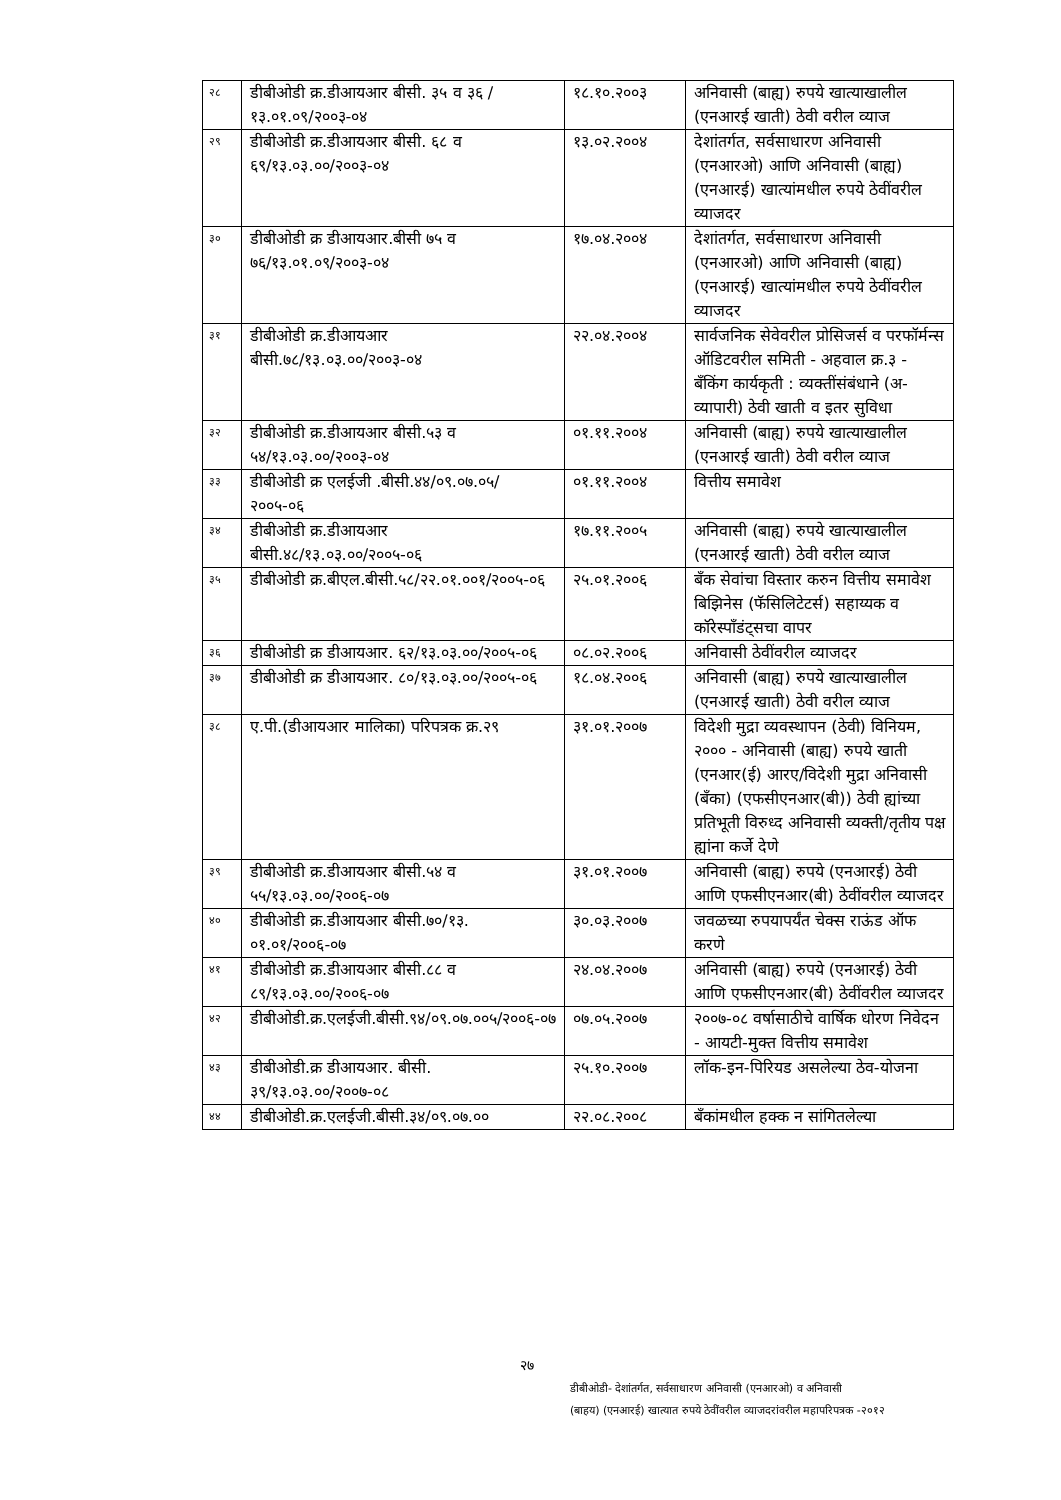| २८ | डीबीओडी क्र.डीआयआर बीसी. ३५ व ३६ /१३.०१.०९/२००३-०४ | १८.१०.२००३ | अनिवासी (बाह्य) रुपये खात्याखालील (एनआरई खाती) ठेवी वरील व्याज |
| २९ | डीबीओडी क्र.डीआयआर बीसी. ६८ व ६९/१३.०३.००/२००३-०४ | १३.०२.२००४ | देशांतर्गत, सर्वसाधारण अनिवासी (एनआरओ) आणि अनिवासी (बाह्य) (एनआरई) खात्यांमधील रुपये ठेवींवरील व्याजदर |
| ३० | डीबीओडी क्र डीआयआर.बीसी ७५ व ७६/१३.०१.०९/२००३-०४ | १७.०४.२००४ | देशांतर्गत, सर्वसाधारण अनिवासी (एनआरओ) आणि अनिवासी (बाह्य) (एनआरई) खात्यांमधील रुपये ठेवींवरील व्याजदर |
| ३१ | डीबीओडी क्र.डीआयआर बीसी.७८/१३.०३.००/२००३-०४ | २२.०४.२००४ | सार्वजनिक सेवेवरील प्रोसिजर्स व परफॉर्मन्स ऑडिटवरील समिती - अहवाल क्र.३ - बँकिंग कार्यकृती : व्यक्तींसंबंधाने (अ-व्यापारी) ठेवी खाती व इतर सुविधा |
| ३२ | डीबीओडी क्र.डीआयआर बीसी.५३ व ५४/१३.०३.००/२००३-०४ | ०१.११.२००४ | अनिवासी (बाह्य) रुपये खात्याखालील (एनआरई खाती) ठेवी वरील व्याज |
| ३३ | डीबीओडी क्र एलईजी .बीसी.४४/०९.०७.०५/ २००५-०६ | ०१.११.२००४ | वित्तीय समावेश |
| ३४ | डीबीओडी क्र.डीआयआर बीसी.४८/१३.०३.००/२००५-०६ | १७.११.२००५ | अनिवासी (बाह्य) रुपये खात्याखालील (एनआरई खाती) ठेवी वरील व्याज |
| ३५ | डीबीओडी क्र.बीएल.बीसी.५८/२२.०१.००१/२००५-०६ | २५.०१.२००६ | बँक सेवांचा विस्तार करुन वित्तीय समावेश बिझिनेस (फॅसिलिटेटर्स) सहाय्यक व कॉरेस्पाँडंट्सचा वापर |
| ३६ | डीबीओडी क्र डीआयआर. ६२/१३.०३.००/२००५-०६ | ०८.०२.२००६ | अनिवासी ठेवींवरील व्याजदर |
| ३७ | डीबीओडी क्र डीआयआर. ८०/१३.०३.००/२००५-०६ | १८.०४.२००६ | अनिवासी (बाह्य) रुपये खात्याखालील (एनआरई खाती) ठेवी वरील व्याज |
| ३८ | ए.पी.(डीआयआर मालिका) परिपत्रक क्र.२९ | ३१.०१.२००७ | विदेशी मुद्रा व्यवस्थापन (ठेवी) विनियम, २००० - अनिवासी (बाह्य) रुपये खाती (एनआर(ई) आरए/विदेशी मुद्रा अनिवासी (बँका) (एफसीएनआर(बी)) ठेवी ह्यांच्या प्रतिभूती विरुध्द अनिवासी व्यक्ती/तृतीय पक्ष ह्यांना कर्जे देणे |
| ३९ | डीबीओडी क्र.डीआयआर बीसी.५४ व ५५/१३.०३.००/२००६-०७ | ३१.०१.२००७ | अनिवासी (बाह्य) रुपये (एनआरई) ठेवी आणि एफसीएनआर(बी) ठेवींवरील व्याजदर |
| ४० | डीबीओडी क्र.डीआयआर बीसी.७०/१३. ०१.०१/२००६-०७ | ३०.०३.२००७ | जवळच्या रुपयापर्यंत चेक्स राऊंड ऑफ करणे |
| ४१ | डीबीओडी क्र.डीआयआर बीसी.८८ व ८९/१३.०३.००/२००६-०७ | २४.०४.२००७ | अनिवासी (बाह्य) रुपये (एनआरई) ठेवी आणि एफसीएनआर(बी) ठेवींवरील व्याजदर |
| ४२ | डीबीओडी.क्र.एलईजी.बीसी.९४/०९.०७.००५/२००६-०७ | ०७.०५.२००७ | २००७-०८ वर्षासाठीचे वार्षिक धोरण निवेदन - आयटी-मुक्त वित्तीय समावेश |
| ४३ | डीबीओडी.क्र डीआयआर. बीसी. ३९/१३.०३.००/२००७-०८ | २५.१०.२००७ | लॉक-इन-पिरियड असलेल्या ठेव-योजना |
| ४४ | डीबीओडी.क्र.एलईजी.बीसी.३४/०९.०७.०० | २२.०८.२००८ | बँकांमधील हक्क न सांगितलेल्या |
२७
डीबीओडी- देशांतर्गत, सर्वसाधारण अनिवासी (एनआरओ) व अनिवासी
(बाहय) (एनआरई) खात्यात रुपये ठेवींवरील व्याजदरांवरील महापरिपत्रक -२०१२